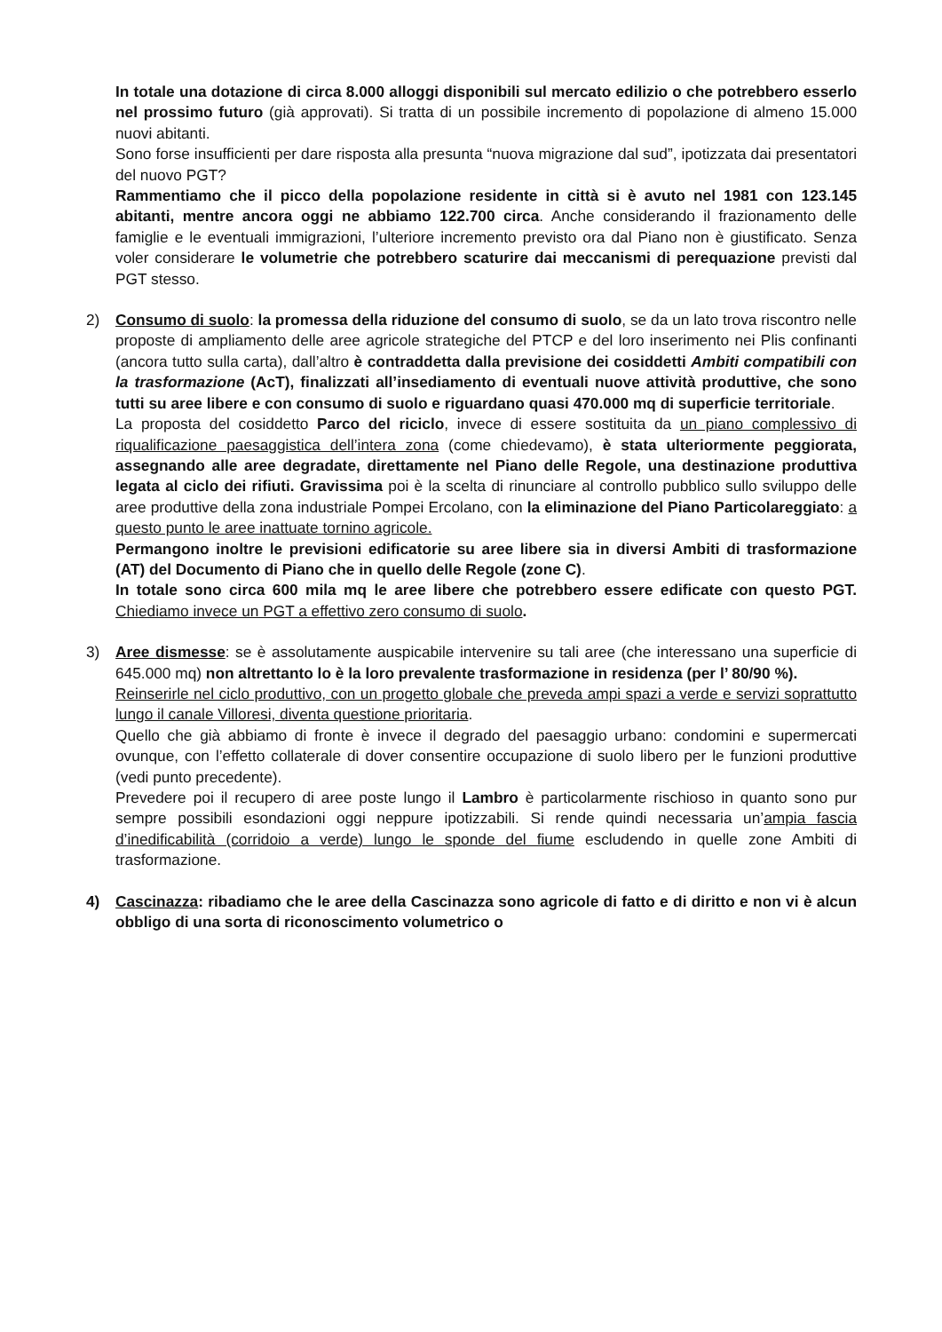In totale una dotazione di circa 8.000 alloggi disponibili sul mercato edilizio o che potrebbero esserlo nel prossimo futuro (già approvati). Si tratta di un possibile incremento di popolazione di almeno 15.000 nuovi abitanti.
Sono forse insufficienti per dare risposta alla presunta “nuova migrazione dal sud”, ipotizzata dai presentatori del nuovo PGT?
Rammentiamo che il picco della popolazione residente in città si è avuto nel 1981 con 123.145 abitanti, mentre ancora oggi ne abbiamo 122.700 circa. Anche considerando il frazionamento delle famiglie e le eventuali immigrazioni, l’ulteriore incremento previsto ora dal Piano non è giustificato. Senza voler considerare le volumetrie che potrebbero scaturire dai meccanismi di perequazione previsti dal PGT stesso.
2)
Consumo di suolo: la promessa della riduzione del consumo di suolo, se da un lato trova riscontro nelle proposte di ampliamento delle aree agricole strategiche del PTCP e del loro inserimento nei Plis confinanti (ancora tutto sulla carta), dall’altro è contraddetta dalla previsione dei cosiddetti Ambiti compatibili con la trasformazione (AcT), finalizzati all’insediamento di eventuali nuove attività produttive, che sono tutti su aree libere e con consumo di suolo e riguardano quasi 470.000 mq di superficie territoriale.
La proposta del cosiddetto Parco del riciclo, invece di essere sostituita da un piano complessivo di riqualificazione paesaggistica dell’intera zona (come chiedevamo), è stata ulteriormente peggiorata, assegnando alle aree degradate, direttamente nel Piano delle Regole, una destinazione produttiva legata al ciclo dei rifiuti. Gravissima poi è la scelta di rinunciare al controllo pubblico sullo sviluppo delle aree produttive della zona industriale Pompei Ercolano, con la eliminazione del Piano Particolareggiato: a questo punto le aree inattuate tornino agricole.
Permangono inoltre le previsioni edificatorie su aree libere sia in diversi Ambiti di trasformazione (AT) del Documento di Piano che in quello delle Regole (zone C).
In totale sono circa 600 mila mq le aree libere che potrebbero essere edificate con questo PGT. Chiediamo invece un PGT a effettivo zero consumo di suolo.
3)
Aree dismesse: se è assolutamente auspicabile intervenire su tali aree (che interessano una superficie di 645.000 mq) non altrettanto lo è la loro prevalente trasformazione in residenza (per l’ 80/90 %).
Reinserirle nel ciclo produttivo, con un progetto globale che preveda ampi spazi a verde e servizi soprattutto lungo il canale Villoresi, diventa questione prioritaria.
Quello che già abbiamo di fronte è invece il degrado del paesaggio urbano: condomini e supermercati ovunque, con l’effetto collaterale di dover consentire occupazione di suolo libero per le funzioni produttive (vedi punto precedente).
Prevedere poi il recupero di aree poste lungo il Lambro è particolarmente rischioso in quanto sono pur sempre possibili esondazioni oggi neppure ipotizzabili. Si rende quindi necessaria un’ampia fascia d’inedificabilità (corridoio a verde) lungo le sponde del fiume escludendo in quelle zone Ambiti di trasformazione.
4)
Cascinazza: ribadiamo che le aree della Cascinazza sono agricole di fatto e di diritto e non vi è alcun obbligo di una sorta di riconoscimento volumetrico o